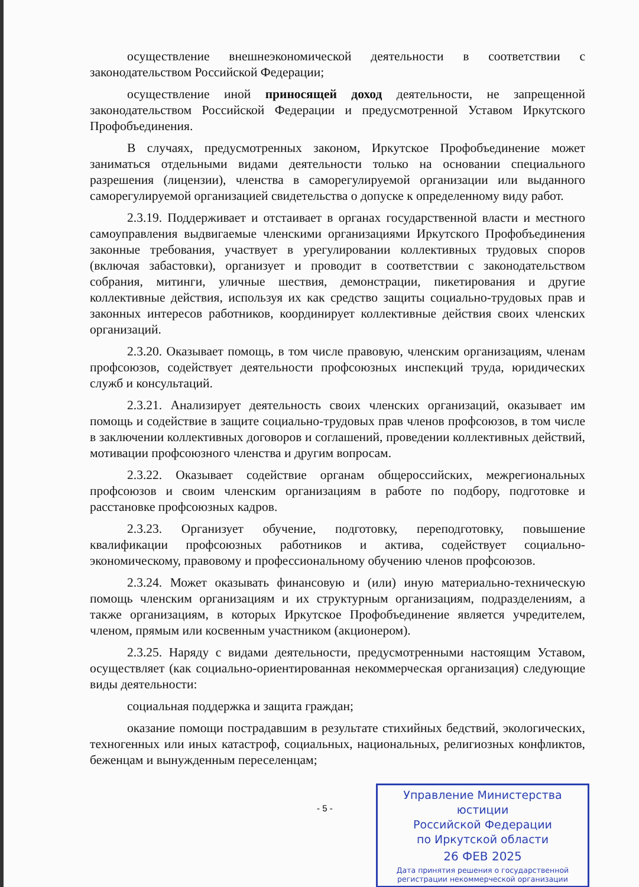осуществление внешнеэкономической деятельности в соответствии с законодательством Российской Федерации;
осуществление иной приносящей доход деятельности, не запрещенной законодательством Российской Федерации и предусмотренной Уставом Иркутского Профобъединения.
В случаях, предусмотренных законом, Иркутское Профобъединение может заниматься отдельными видами деятельности только на основании специального разрешения (лицензии), членства в саморегулируемой организации или выданного саморегулируемой организацией свидетельства о допуске к определенному виду работ.
2.3.19. Поддерживает и отстаивает в органах государственной власти и местного самоуправления выдвигаемые членскими организациями Иркутского Профобъединения законные требования, участвует в урегулировании коллективных трудовых споров (включая забастовки), организует и проводит в соответствии с законодательством собрания, митинги, уличные шествия, демонстрации, пикетирования и другие коллективные действия, используя их как средство защиты социально-трудовых прав и законных интересов работников, координирует коллективные действия своих членских организаций.
2.3.20. Оказывает помощь, в том числе правовую, членским организациям, членам профсоюзов, содействует деятельности профсоюзных инспекций труда, юридических служб и консультаций.
2.3.21. Анализирует деятельность своих членских организаций, оказывает им помощь и содействие в защите социально-трудовых прав членов профсоюзов, в том числе в заключении коллективных договоров и соглашений, проведении коллективных действий, мотивации профсоюзного членства и другим вопросам.
2.3.22. Оказывает содействие органам общероссийских, межрегиональных профсоюзов и своим членским организациям в работе по подбору, подготовке и расстановке профсоюзных кадров.
2.3.23. Организует обучение, подготовку, переподготовку, повышение квалификации профсоюзных работников и актива, содействует социально-экономическому, правовому и профессиональному обучению членов профсоюзов.
2.3.24. Может оказывать финансовую и (или) иную материально-техническую помощь членским организациям и их структурным организациям, подразделениям, а также организациям, в которых Иркутское Профобъединение является учредителем, членом, прямым или косвенным участником (акционером).
2.3.25. Наряду с видами деятельности, предусмотренными настоящим Уставом, осуществляет (как социально-ориентированная некоммерческая организация) следующие виды деятельности:
социальная поддержка и защита граждан;
оказание помощи пострадавшим в результате стихийных бедствий, экологических, техногенных или иных катастроф, социальных, национальных, религиозных конфликтов, беженцам и вынужденным переселенцам;
- 5 -
Управление Министерства юстиции
Российской Федерации
по Иркутской области
26 ФЕВ 2025
Дата принятия решения о государственной
регистрации некоммерческой организации